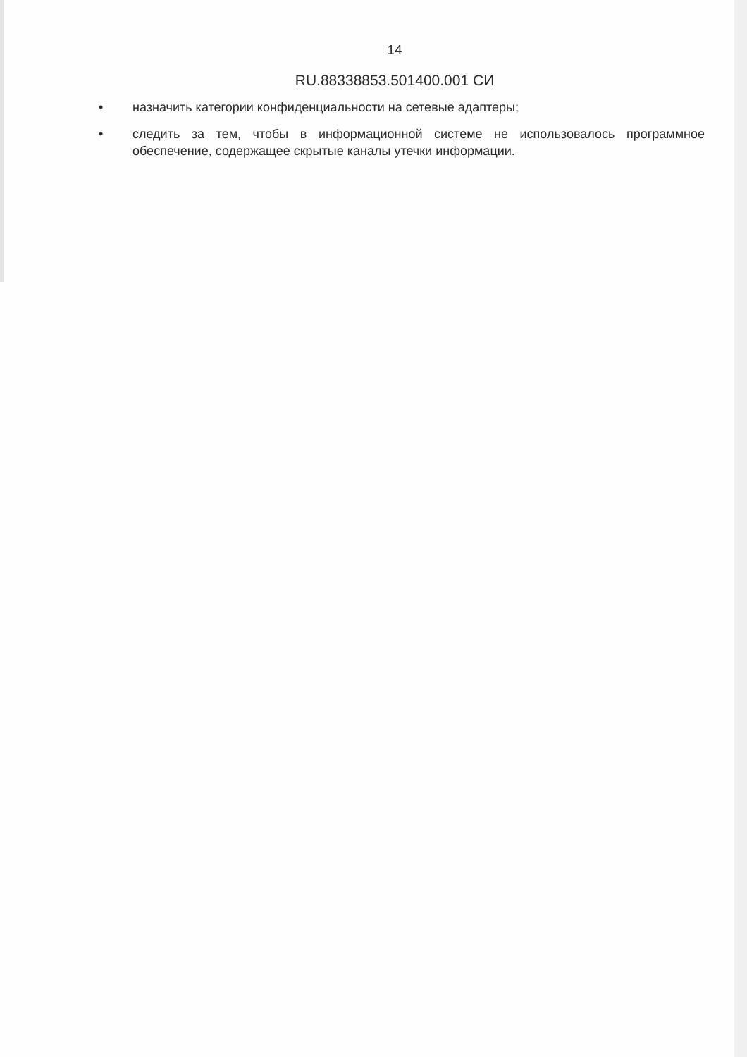14
RU.88338853.501400.001 СИ
• назначить категории конфиденциальности на сетевые адаптеры;
• следить за тем, чтобы в информационной системе не использовалось программное обеспечение, содержащее скрытые каналы утечки информации.